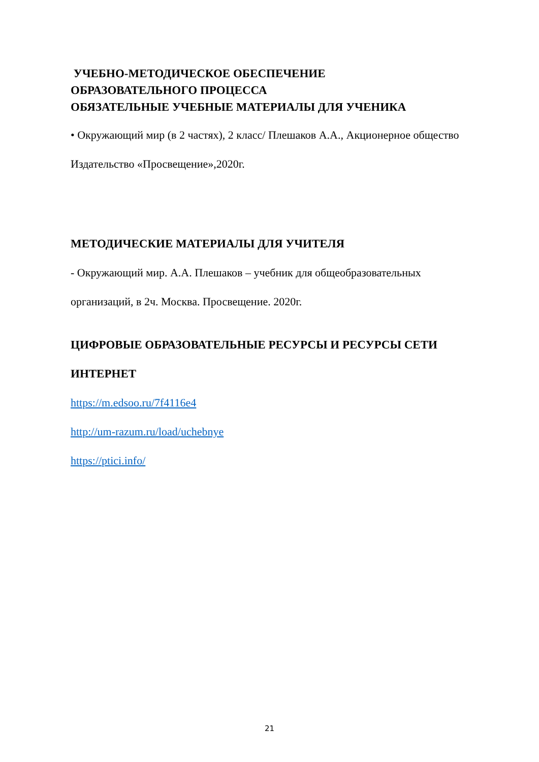УЧЕБНО-МЕТОДИЧЕСКОЕ ОБЕСПЕЧЕНИЕ
ОБРАЗОВАТЕЛЬНОГО ПРОЦЕССА
ОБЯЗАТЕЛЬНЫЕ УЧЕБНЫЕ МАТЕРИАЛЫ ДЛЯ УЧЕНИКА
• Окружающий мир (в 2 частях), 2 класс/ Плешаков А.А., Акционерное общество Издательство «Просвещение»,2020г.
МЕТОДИЧЕСКИЕ МАТЕРИАЛЫ ДЛЯ УЧИТЕЛЯ
- Окружающий мир. А.А. Плешаков – учебник для общеобразовательных организаций, в 2ч. Москва. Просвещение. 2020г.
ЦИФРОВЫЕ ОБРАЗОВАТЕЛЬНЫЕ РЕСУРСЫ И РЕСУРСЫ СЕТИ ИНТЕРНЕТ
https://m.edsoo.ru/7f4116e4
http://um-razum.ru/load/uchebnye
https://ptici.info/
21